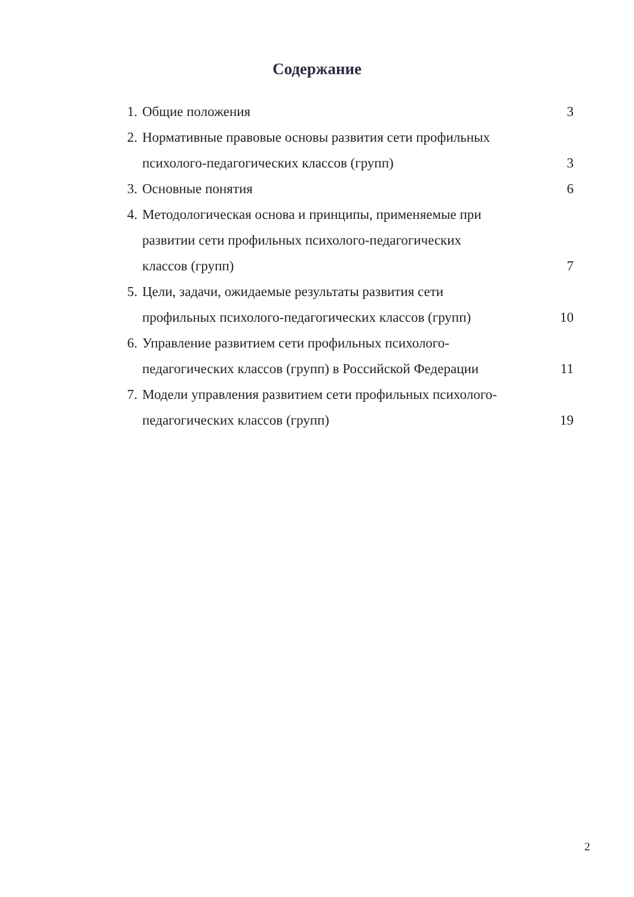Содержание
| 1. | Общие положения | 3 |
| 2. | Нормативные правовые основы развития сети профильных психолого-педагогических классов (групп) | 3 |
| 3. | Основные понятия | 6 |
| 4. | Методологическая основа и принципы, применяемые при развитии сети профильных психолого-педагогических классов (групп) | 7 |
| 5. | Цели, задачи, ожидаемые результаты развития сети профильных психолого-педагогических классов (групп) | 10 |
| 6. | Управление развитием сети профильных психолого- педагогических классов (групп) в Российской Федерации | 11 |
| 7. | Модели управления развитием сети профильных психолого- педагогических классов (групп) | 19 |
2